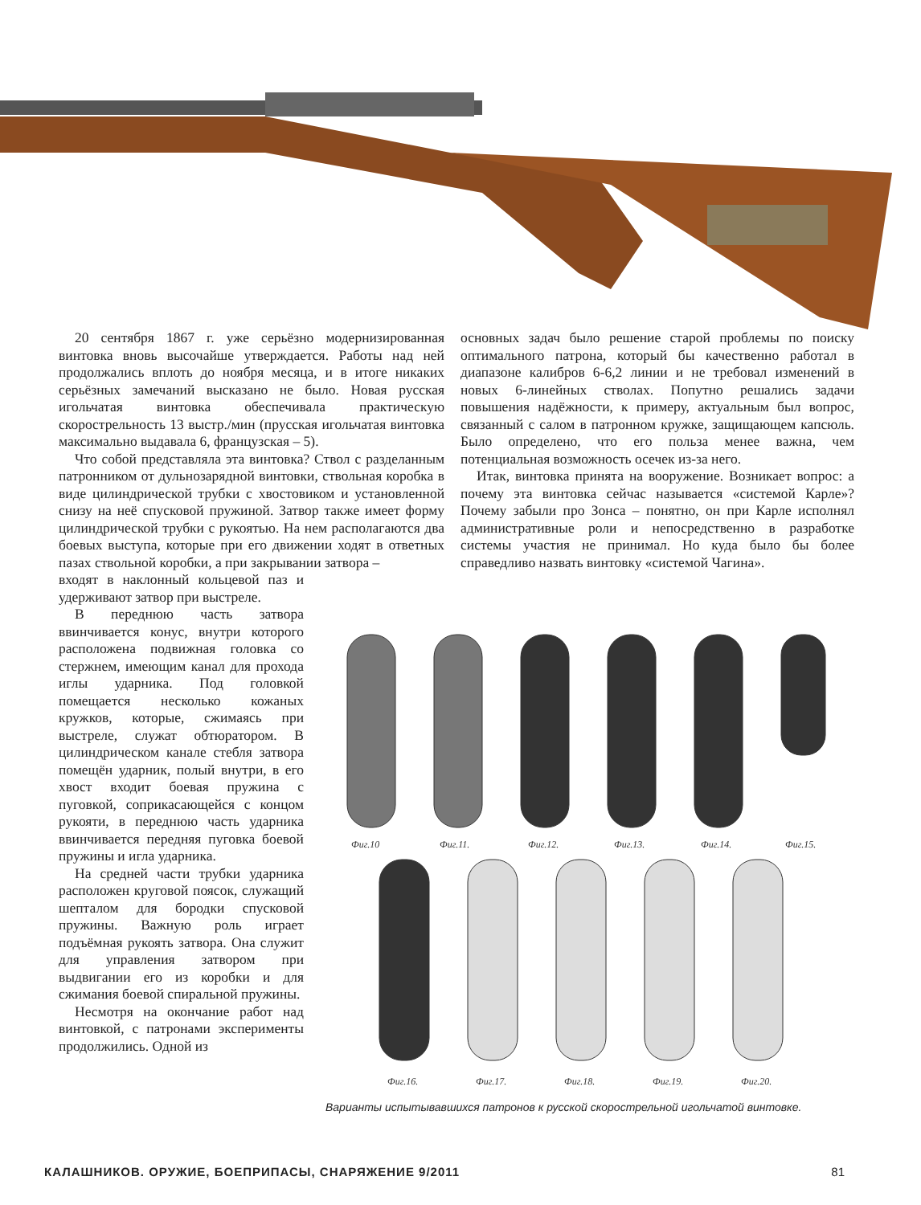20 сентября 1867 г. уже серьёзно модернизированная винтовка вновь высочайше утверждается. Работы над ней продолжались вплоть до ноября месяца, и в итоге никаких серьёзных замечаний высказано не было. Новая русская игольчатая винтовка обеспечивала практическую скорострельность 13 выстр./мин (прусская игольчатая винтовка максимально выдавала 6, французская – 5).
Что собой представляла эта винтовка? Ствол с разделанным патронником от дульнозарядной винтовки, ствольная коробка в виде цилиндрической трубки с хвостовиком и установленной снизу на неё спусковой пружиной. Затвор также имеет форму цилиндрической трубки с рукоятью. На нем располагаются два боевых выступа, которые при его движении ходят в ответных пазах ствольной коробки, а при закрывании затвора –
входят в наклонный кольцевой паз и удерживают затвор при выстреле.
В переднюю часть затвора ввинчивается конус, внутри которого расположена подвижная головка со стержнем, имеющим канал для прохода иглы ударника. Под головкой помещается несколько кожаных кружков, которые, сжимаясь при выстреле, служат обтюратором. В цилиндрическом канале стебля затвора помещён ударник, полый внутри, в его хвост входит боевая пружина с пуговкой, соприкасающейся с концом рукояти, в переднюю часть ударника ввинчивается передняя пуговка боевой пружины и игла ударника.
На средней части трубки ударника расположен круговой поясок, служащий шепталом для бородки спусковой пружины. Важную роль играет подъёмная рукоять затвора. Она служит для управления затвором при выдвигании его из коробки и для сжимания боевой спиральной пружины.
Несмотря на окончание работ над винтовкой, с патронами эксперименты продолжились. Одной из
основных задач было решение старой проблемы по поиску оптимального патрона, который бы качественно работал в диапазоне калибров 6-6,2 линии и не требовал изменений в новых 6-линейных стволах. Попутно решались задачи повышения надёжности, к примеру, актуальным был вопрос, связанный с салом в патронном кружке, защищающем капсюль. Было определено, что его польза менее важна, чем потенциальная возможность осечек из-за него.
Итак, винтовка принята на вооружение. Возникает вопрос: а почему эта винтовка сейчас называется «системой Карле»? Почему забыли про Зонса – понятно, он при Карле исполнял административные роли и непосредственно в разработке системы участия не принимал. Но куда было бы более справедливо назвать винтовку «системой Чагина».
Фиг.10
Фиг.11.
Фиг.12.
Фиг.13.
Фиг.14.
Фиг.15.
Фиг.16.
Фиг.17.
Фиг.18.
Фиг.19.
Фиг.20.
Варианты испытывавшихся патронов к русской скорострельной игольчатой винтовке.
КАЛАШНИКОВ. ОРУЖИЕ, БОЕПРИПАСЫ, СНАРЯЖЕНИЕ 9/2011 81